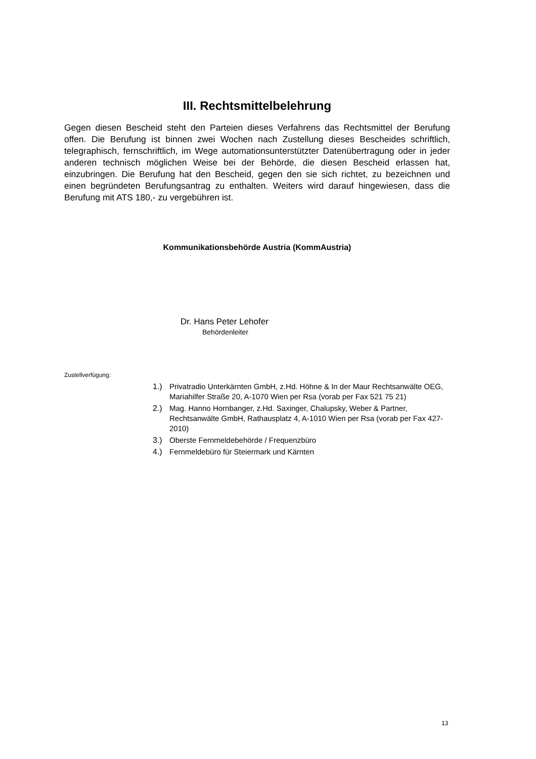III. Rechtsmittelbelehrung
Gegen diesen Bescheid steht den Parteien dieses Verfahrens das Rechtsmittel der Berufung offen. Die Berufung ist binnen zwei Wochen nach Zustellung dieses Bescheides schriftlich, telegraphisch, fernschriftlich, im Wege automationsunterstützter Datenübertragung oder in jeder anderen technisch möglichen Weise bei der Behörde, die diesen Bescheid erlassen hat, einzubringen. Die Berufung hat den Bescheid, gegen den sie sich richtet, zu bezeichnen und einen begründeten Berufungsantrag zu enthalten. Weiters wird darauf hingewiesen, dass die Berufung mit ATS 180,- zu vergebühren ist.
Kommunikationsbehörde Austria (KommAustria)
Dr. Hans Peter Lehofer
Behördenleiter
Zustellverfügung:
1.) Privatradio Unterkärnten GmbH, z.Hd. Höhne & In der Maur Rechtsanwälte OEG, Mariahilfer Straße 20, A-1070 Wien per Rsa (vorab per Fax 521 75 21)
2.) Mag. Hanno Hornbanger, z.Hd. Saxinger, Chalupsky, Weber & Partner, Rechtsanwälte GmbH, Rathausplatz 4, A-1010 Wien per Rsa (vorab per Fax 427-2010)
3.) Oberste Fernmeldebehörde / Frequenzbüro
4.) Fernmeldebüro für Steiermark und Kärnten
13